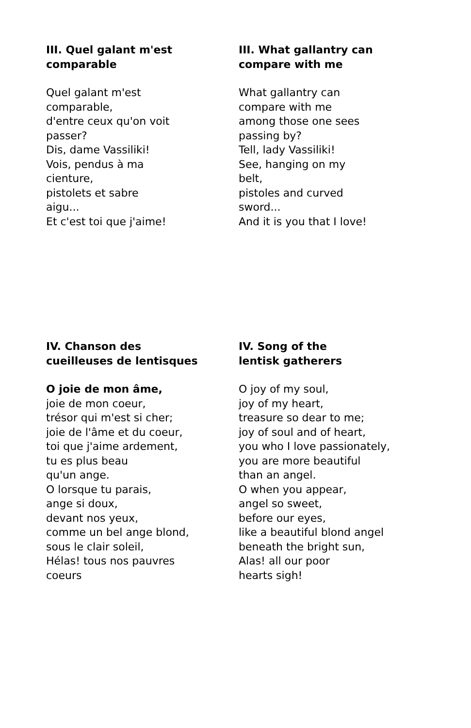III. Quel galant m'est
comparable
Quel galant m'est
comparable,
d'entre ceux qu'on voit
passer?
Dis, dame Vassiliki!
Vois, pendus à ma
cienture,
pistolets et sabre
aigu...
Et c'est toi que j'aime!
III. What gallantry can
compare with me
What gallantry can
compare with me
among those one sees
passing by?
Tell, lady Vassiliki!
See, hanging on my
belt,
pistoles and curved
sword...
And it is you that I love!
IV. Chanson des
cueilleuses de lentisques
O joie de mon âme,
joie de mon coeur,
trésor qui m'est si cher;
joie de l'âme et du coeur,
toi que j'aime ardement,
tu es plus beau
qu'un ange.
O lorsque tu parais,
ange si doux,
devant nos yeux,
comme un bel ange blond,
sous le clair soleil,
Hélas! tous nos pauvres
coeurs
IV. Song of the
lentisk gatherers
O joy of my soul,
joy of my heart,
treasure so dear to me;
joy of soul and of heart,
you who I love passionately,
you are more beautiful
than an angel.
O when you appear,
angel so sweet,
before our eyes,
like a beautiful blond angel
beneath the bright sun,
Alas! all our poor
hearts sigh!